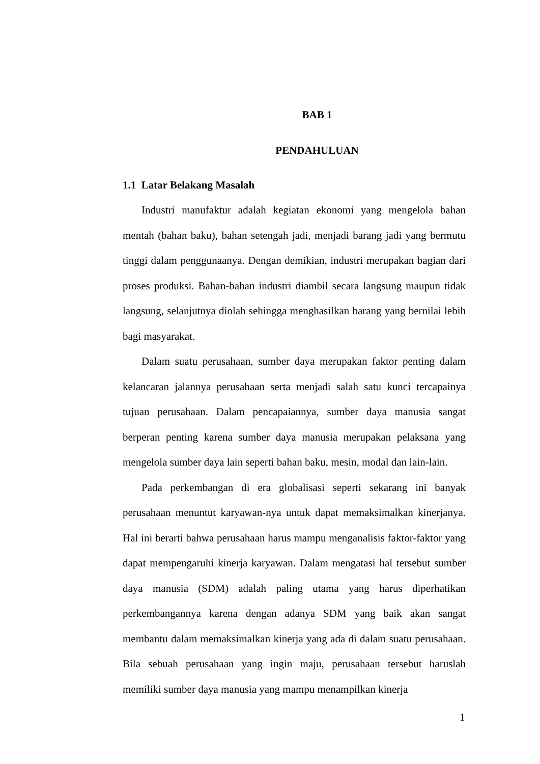BAB 1
PENDAHULUAN
1.1 Latar Belakang Masalah
Industri manufaktur adalah kegiatan ekonomi yang mengelola bahan mentah (bahan baku), bahan setengah jadi, menjadi barang jadi yang bermutu tinggi dalam penggunaanya. Dengan demikian, industri merupakan bagian dari proses produksi. Bahan-bahan industri diambil secara langsung maupun tidak langsung, selanjutnya diolah sehingga menghasilkan barang yang bernilai lebih bagi masyarakat.
Dalam suatu perusahaan, sumber daya merupakan faktor penting dalam kelancaran jalannya perusahaan serta menjadi salah satu kunci tercapainya tujuan perusahaan. Dalam pencapaiannya, sumber daya manusia sangat berperan penting karena sumber daya manusia merupakan pelaksana yang mengelola sumber daya lain seperti bahan baku, mesin, modal dan lain-lain.
Pada perkembangan di era globalisasi seperti sekarang ini banyak perusahaan menuntut karyawan-nya untuk dapat memaksimalkan kinerjanya. Hal ini berarti bahwa perusahaan harus mampu menganalisis faktor-faktor yang dapat mempengaruhi kinerja karyawan. Dalam mengatasi hal tersebut sumber daya manusia (SDM) adalah paling utama yang harus diperhatikan perkembangannya karena dengan adanya SDM yang baik akan sangat membantu dalam memaksimalkan kinerja yang ada di dalam suatu perusahaan. Bila sebuah perusahaan yang ingin maju, perusahaan tersebut haruslah memiliki sumber daya manusia yang mampu menampilkan kinerja
1